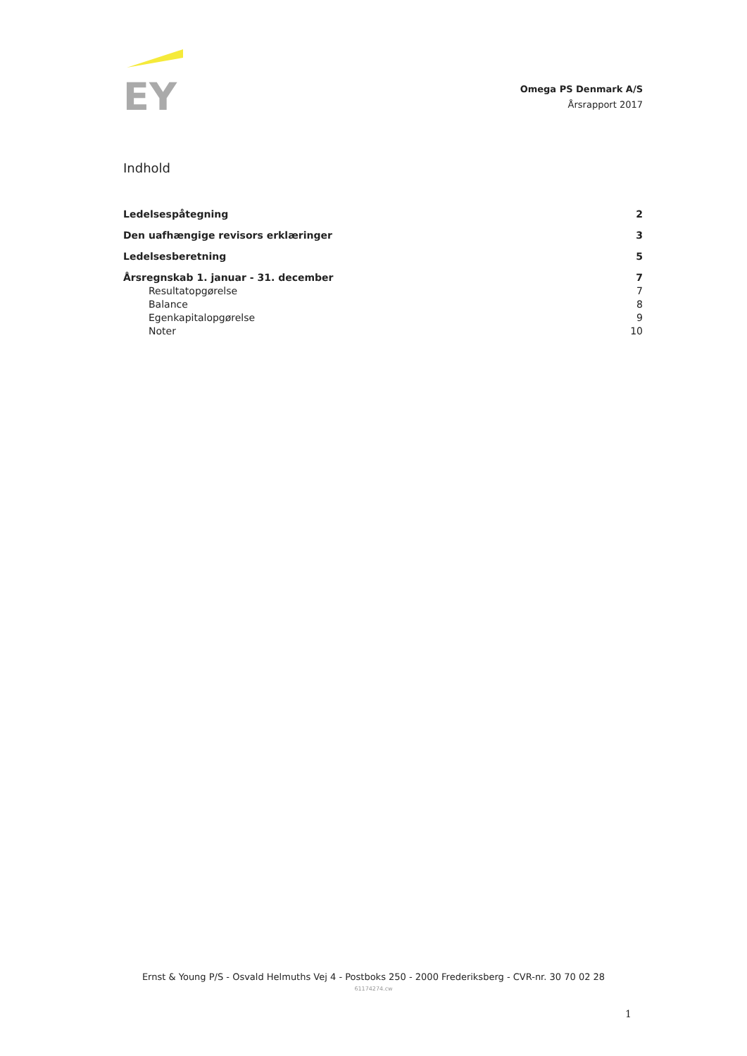EY
Omega PS Denmark A/S
Årsrapport 2017
Indhold
Ledelsespåtegning 2
Den uafhængige revisors erklæringer 3
Ledelsesberetning 5
Årsregnskab 1. januar - 31. december 7
Resultatopgørelse 7
Balance 8
Egenkapitalopgørelse 9
Noter 10
Ernst & Young P/S - Osvald Helmuths Vej 4 - Postboks 250 - 2000 Frederiksberg - CVR-nr. 30 70 02 28
61174274.cw
1